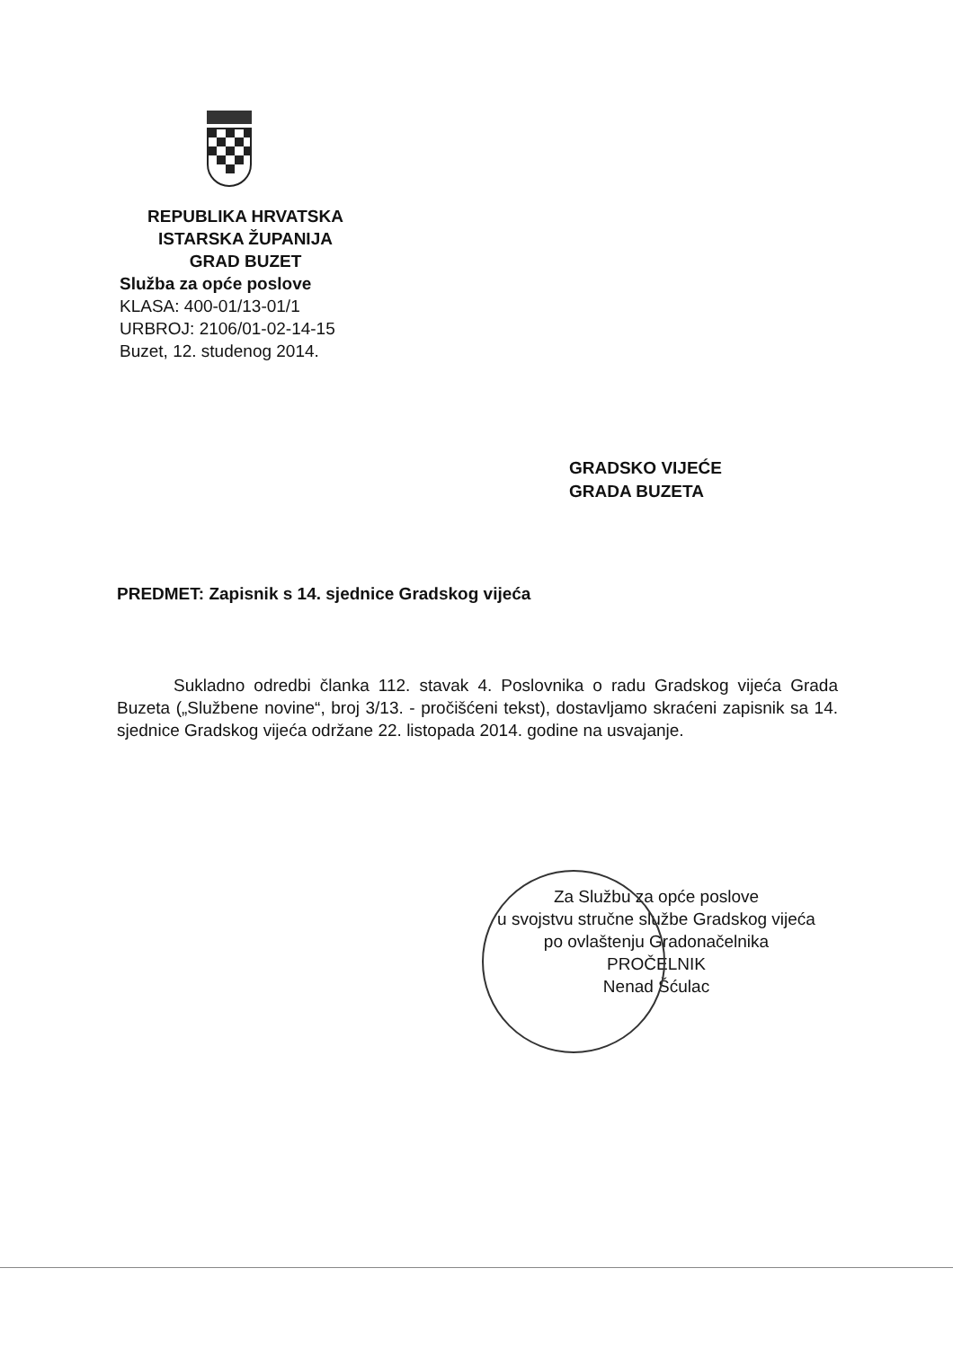REPUBLIKA HRVATSKA
ISTARSKA ŽUPANIJA
GRAD BUZET
Služba za opće poslove
KLASA: 400-01/13-01/1
URBROJ: 2106/01-02-14-15
Buzet, 12. studenog 2014.
GRADSKO VIJEĆE
GRADA BUZETA
PREDMET: Zapisnik s 14. sjednice Gradskog vijeća
Sukladno odredbi članka 112. stavak 4. Poslovnika o radu Gradskog vijeća Grada Buzeta („Službene novine“, broj 3/13. - pročišćeni tekst), dostavljamo skraćeni zapisnik sa 14. sjednice Gradskog vijeća održane 22. listopada 2014. godine na usvajanje.
Za Službu za opće poslove
u svojstvu stručne službe Gradskog vijeća
po ovlaštenju Gradonačelnika
PROČELNIK
Nenad Šćulac